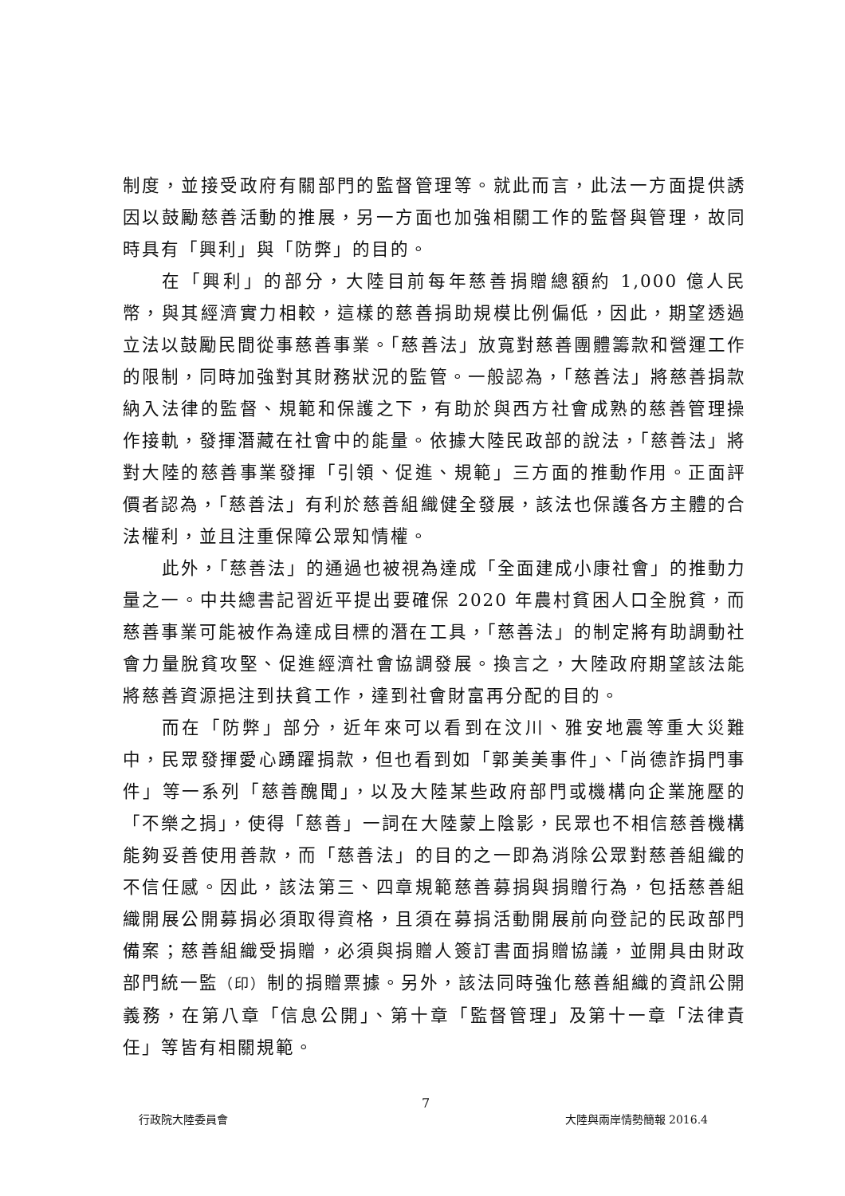制度，並接受政府有關部門的監督管理等。就此而言，此法一方面提供誘因以鼓勵慈善活動的推展，另一方面也加強相關工作的監督與管理，故同時具有「興利」與「防弊」的目的。
在「興利」的部分，大陸目前每年慈善捐贈總額約 1,000 億人民幣，與其經濟實力相較，這樣的慈善捐助規模比例偏低，因此，期望透過立法以鼓勵民間從事慈善事業。「慈善法」放寬對慈善團體籌款和營運工作的限制，同時加強對其財務狀況的監管。一般認為，「慈善法」將慈善捐款納入法律的監督、規範和保護之下，有助於與西方社會成熟的慈善管理操作接軌，發揮潛藏在社會中的能量。依據大陸民政部的說法，「慈善法」將對大陸的慈善事業發揮「引領、促進、規範」三方面的推動作用。正面評價者認為，「慈善法」有利於慈善組織健全發展，該法也保護各方主體的合法權利，並且注重保障公眾知情權。
此外，「慈善法」的通過也被視為達成「全面建成小康社會」的推動力量之一。中共總書記習近平提出要確保 2020 年農村貧困人口全脫貧，而慈善事業可能被作為達成目標的潛在工具，「慈善法」的制定將有助調動社會力量脫貧攻堅、促進經濟社會協調發展。換言之，大陸政府期望該法能將慈善資源挹注到扶貧工作，達到社會財富再分配的目的。
而在「防弊」部分，近年來可以看到在汶川、雅安地震等重大災難中，民眾發揮愛心踴躍捐款，但也看到如「郭美美事件」、「尚德詐捐門事件」等一系列「慈善醜聞」，以及大陸某些政府部門或機構向企業施壓的「不樂之捐」，使得「慈善」一詞在大陸蒙上陰影，民眾也不相信慈善機構能夠妥善使用善款，而「慈善法」的目的之一即為消除公眾對慈善組織的不信任感。因此，該法第三、四章規範慈善募捐與捐贈行為，包括慈善組織開展公開募捐必須取得資格，且須在募捐活動開展前向登記的民政部門備案；慈善組織受捐贈，必須與捐贈人簽訂書面捐贈協議，並開具由財政部門統一監（印）制的捐贈票據。另外，該法同時強化慈善組織的資訊公開義務，在第八章「信息公開」、第十章「監督管理」及第十一章「法律責任」等皆有相關規範。
7
行政院大陸委員會 大陸與兩岸情勢簡報 2016.4